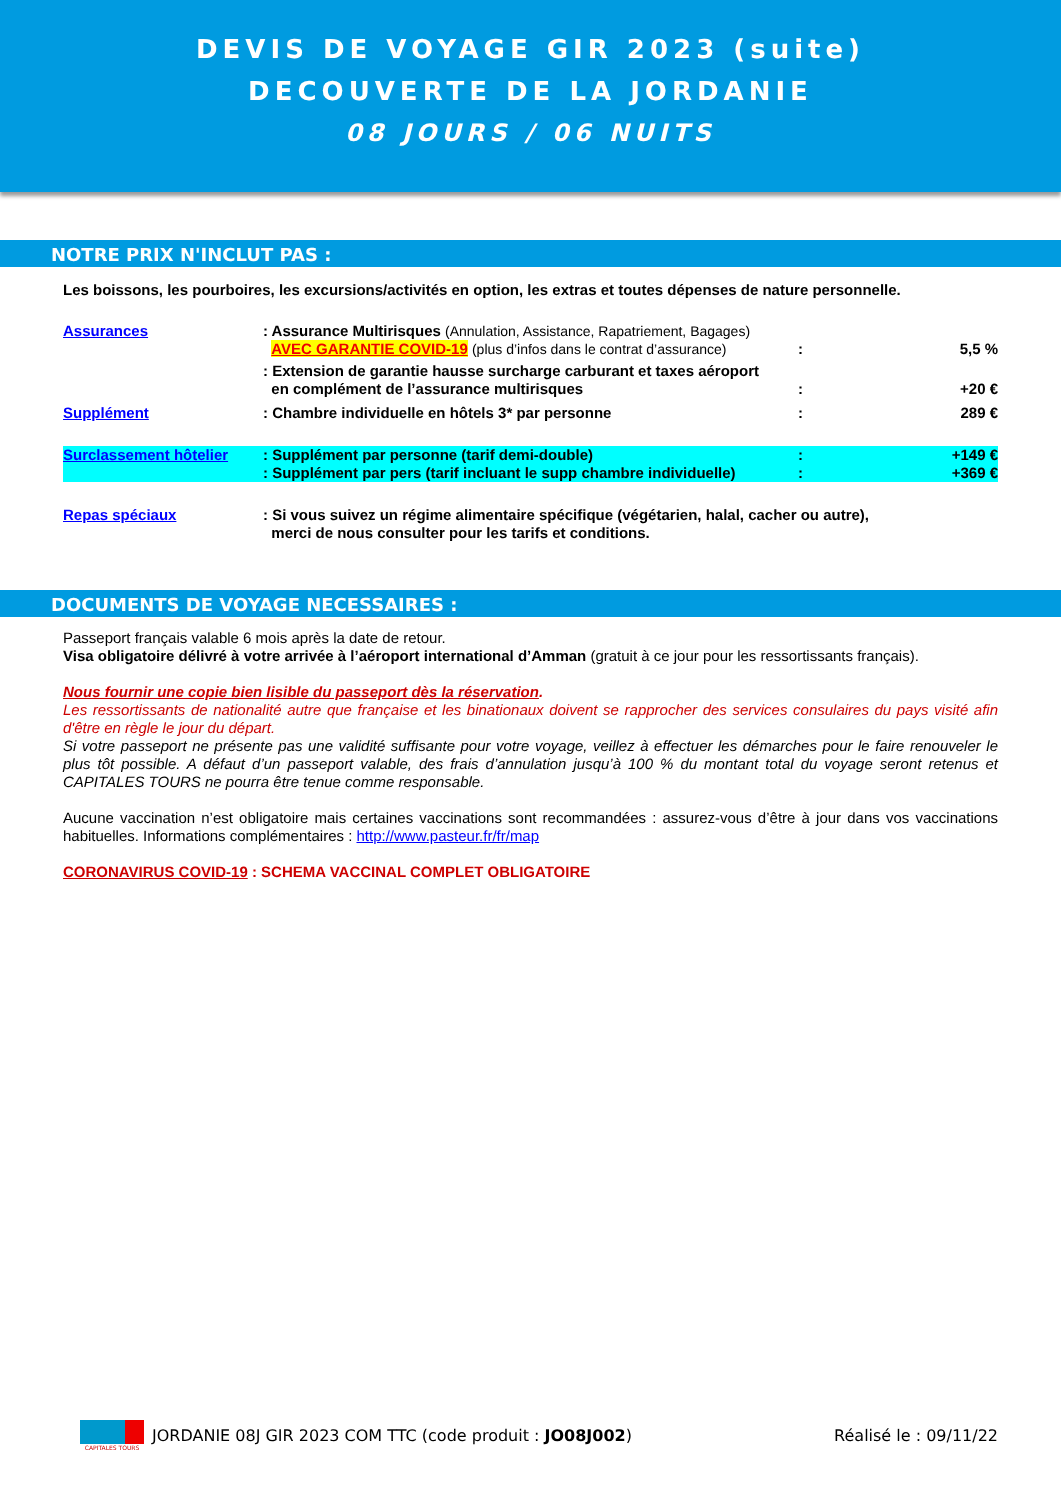DEVIS DE VOYAGE GIR 2023 (suite)
DECOUVERTE DE LA JORDANIE
08 JOURS / 06 NUITS
NOTRE PRIX N'INCLUT PAS :
Les boissons, les pourboires, les excursions/activités en option, les extras et toutes dépenses de nature personnelle.
Assurances: Assurance Multirisques (Annulation, Assistance, Rapatriement, Bagages)
AVEC GARANTIE COVID-19 (plus d’infos dans le contrat d’assurance)
:
5,5 %
: Extension de garantie hausse surcharge carburant et taxes aéroport
en complément de l’assurance multirisques
:
+20 €
Supplément: Chambre individuelle en hôtels 3* par personne: 289 €
Surclassement hôtelier: Supplément par personne (tarif demi-double)
: Supplément par pers (tarif incluant le supp chambre individuelle):
: +149 €
+369 €
Repas spéciaux: Si vous suivez un régime alimentaire spécifique (végétarien, halal, cacher ou autre),
merci de nous consulter pour les tarifs et conditions.
DOCUMENTS DE VOYAGE NECESSAIRES :
Passeport français valable 6 mois après la date de retour.
Visa obligatoire délivré à votre arrivée à l’aéroport international d’Amman (gratuit à ce jour pour les ressortissants français).
Nous fournir une copie bien lisible du passeport dès la réservation.
Les ressortissants de nationalité autre que française et les binationaux doivent se rapprocher des services consulaires du pays visité afin d'être en règle le jour du départ.
Si votre passeport ne présente pas une validité suffisante pour votre voyage, veillez à effectuer les démarches pour le faire renouveler le plus tôt possible. A défaut d’un passeport valable, des frais d’annulation jusqu’à 100 % du montant total du voyage seront retenus et CAPITALES TOURS ne pourra être tenue comme responsable.
Aucune vaccination n’est obligatoire mais certaines vaccinations sont recommandées : assurez-vous d’être à jour dans vos vaccinations habituelles. Informations complémentaires : http://www.pasteur.fr/fr/map
CORONAVIRUS COVID-19 : SCHEMA VACCINAL COMPLET OBLIGATOIRE
CAPITALES TOURS
JORDANIE 08J GIR 2023 COM TTC (code produit : JO08J002)
Réalisé le : 09/11/22